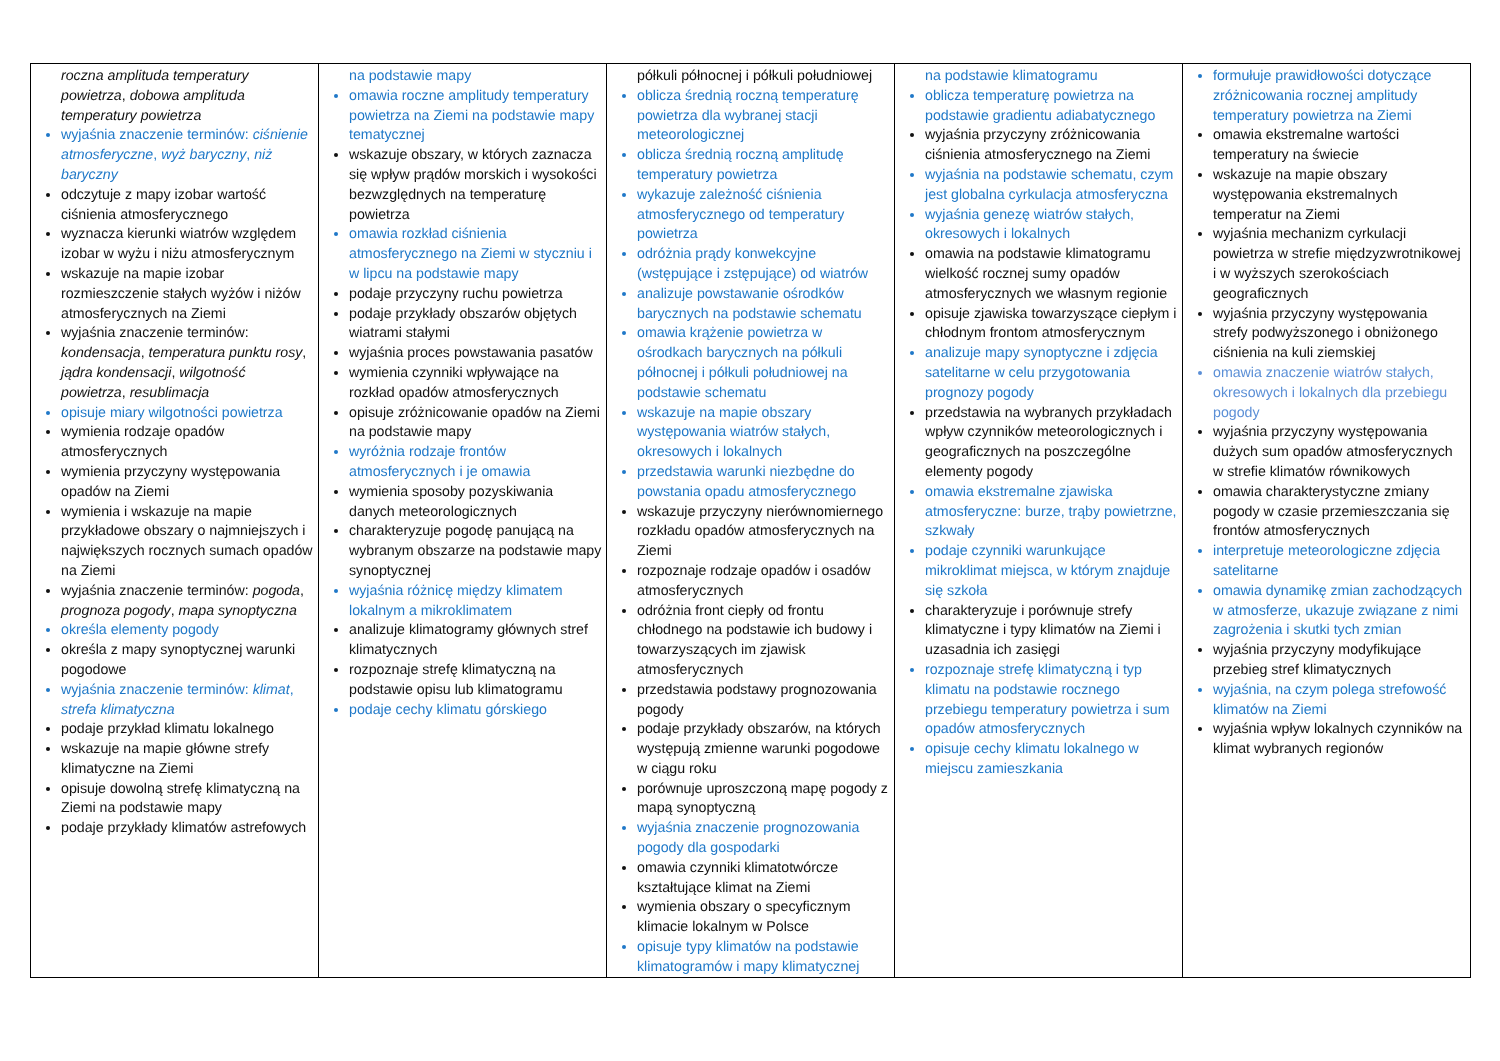| roczna amplituda temperatury powietrza , dobowa amplituda temperatury powietrza wyjaśnia znaczenie terminów: ciśnienie atmosferyczne , wyż baryczny , niż baryczny odczytuje z mapy izobar wartość ciśnienia atmosferycznego wyznacza kierunki wiatrów względem izobar w wyżu i niżu atmosferycznym wskazuje na mapie izobar rozmieszczenie stałych wyżów i niżów atmosferycznych na Ziemi wyjaśnia znaczenie terminów: kondensacja , temperatura punktu rosy , jądra kondensacji , wilgotność powietrza , resublimacja opisuje miary wilgotności powietrza wymienia rodzaje opadów atmosferycznych wymienia przyczyny występowania opadów na Ziemi wymienia i wskazuje na mapie przykładowe obszary o najmniejszych i największych rocznych sumach opadów na Ziemi wyjaśnia znaczenie terminów: pogoda , prognoza pogody , mapa synoptyczna określa elementy pogody określa z mapy synoptycznej warunki pogodowe wyjaśnia znaczenie terminów: klimat , strefa klimatyczna podaje przykład klimatu lokalnego wskazuje na mapie główne strefy klimatyczne na Ziemi opisuje dowolną strefę klimatyczną na Ziemi na podstawie mapy podaje przykłady klimatów astrefowych | na podstawie mapy omawia roczne amplitudy temperatury powietrza na Ziemi na podstawie mapy tematycznej wskazuje obszary, w których zaznacza się wpływ prądów morskich i wysokości bezwzględnych na temperaturę powietrza omawia rozkład ciśnienia atmosferycznego na Ziemi w styczniu i w lipcu na podstawie mapy podaje przyczyny ruchu powietrza podaje przykłady obszarów objętych wiatrami stałymi wyjaśnia proces powstawania pasatów wymienia czynniki wpływające na rozkład opadów atmosferycznych opisuje zróżnicowanie opadów na Ziemi na podstawie mapy wyróżnia rodzaje frontów atmosferycznych i je omawia wymienia sposoby pozyskiwania danych meteorologicznych charakteryzuje pogodę panującą na wybranym obszarze na podstawie mapy synoptycznej wyjaśnia różnicę między klimatem lokalnym a mikroklimatem analizuje klimatogramy głównych stref klimatycznych rozpoznaje strefę klimatyczną na podstawie opisu lub klimatogramu podaje cechy klimatu górskiego | półkuli północnej i półkuli południowej oblicza średnią roczną temperaturę powietrza dla wybranej stacji meteorologicznej oblicza średnią roczną amplitudę temperatury powietrza wykazuje zależność ciśnienia atmosferycznego od temperatury powietrza odróżnia prądy konwekcyjne (wstępujące i zstępujące) od wiatrów analizuje powstawanie ośrodków barycznych na podstawie schematu omawia krążenie powietrza w ośrodkach barycznych na półkuli północnej i półkuli południowej na podstawie schematu wskazuje na mapie obszary występowania wiatrów stałych, okresowych i lokalnych przedstawia warunki niezbędne do powstania opadu atmosferycznego wskazuje przyczyny nierównomiernego rozkładu opadów atmosferycznych na Ziemi rozpoznaje rodzaje opadów i osadów atmosferycznych odróżnia front ciepły od frontu chłodnego na podstawie ich budowy i towarzyszących im zjawisk atmosferycznych przedstawia podstawy prognozowania pogody podaje przykłady obszarów, na których występują zmienne warunki pogodowe w ciągu roku porównuje uproszczoną mapę pogody z mapą synoptyczną wyjaśnia znaczenie prognozowania pogody dla gospodarki omawia czynniki klimatotwórcze kształtujące klimat na Ziemi wymienia obszary o specyficznym klimacie lokalnym w Polsce opisuje typy klimatów na podstawie klimatogramów i mapy klimatycznej | na podstawie klimatogramu oblicza temperaturę powietrza na podstawie gradientu adiabatycznego wyjaśnia przyczyny zróżnicowania ciśnienia atmosferycznego na Ziemi wyjaśnia na podstawie schematu, czym jest globalna cyrkulacja atmosferyczna wyjaśnia genezę wiatrów stałych, okresowych i lokalnych omawia na podstawie klimatogramu wielkość rocznej sumy opadów atmosferycznych we własnym regionie opisuje zjawiska towarzyszące ciepłym i chłodnym frontom atmosferycznym analizuje mapy synoptyczne i zdjęcia satelitarne w celu przygotowania prognozy pogody przedstawia na wybranych przykładach wpływ czynników meteorologicznych i geograficznych na poszczególne elementy pogody omawia ekstremalne zjawiska atmosferyczne: burze, trąby powietrzne, szkwały podaje czynniki warunkujące mikroklimat miejsca, w którym znajduje się szkoła charakteryzuje i porównuje strefy klimatyczne i typy klimatów na Ziemi i uzasadnia ich zasięgi rozpoznaje strefę klimatyczną i typ klimatu na podstawie rocznego przebiegu temperatury powietrza i sum opadów atmosferycznych opisuje cechy klimatu lokalnego w miejscu zamieszkania | formułuje prawidłowości dotyczące zróżnicowania rocznej amplitudy temperatury powietrza na Ziemi omawia ekstremalne wartości temperatury na świecie wskazuje na mapie obszary występowania ekstremalnych temperatur na Ziemi wyjaśnia mechanizm cyrkulacji powietrza w strefie międzyzwrotnikowej i w wyższych szerokościach geograficznych wyjaśnia przyczyny występowania strefy podwyższonego i obniżonego ciśnienia na kuli ziemskiej omawia znaczenie wiatrów stałych, okresowych i lokalnych dla przebiegu pogody wyjaśnia przyczyny występowania dużych sum opadów atmosferycznych w strefie klimatów równikowych omawia charakterystyczne zmiany pogody w czasie przemieszczania się frontów atmosferycznych interpretuje meteorologiczne zdjęcia satelitarne omawia dynamikę zmian zachodzących w atmosferze, ukazuje związane z nimi zagrożenia i skutki tych zmian wyjaśnia przyczyny modyfikujące przebieg stref klimatycznych wyjaśnia, na czym polega strefowość klimatów na Ziemi wyjaśnia wpływ lokalnych czynników na klimat wybranych regionów |